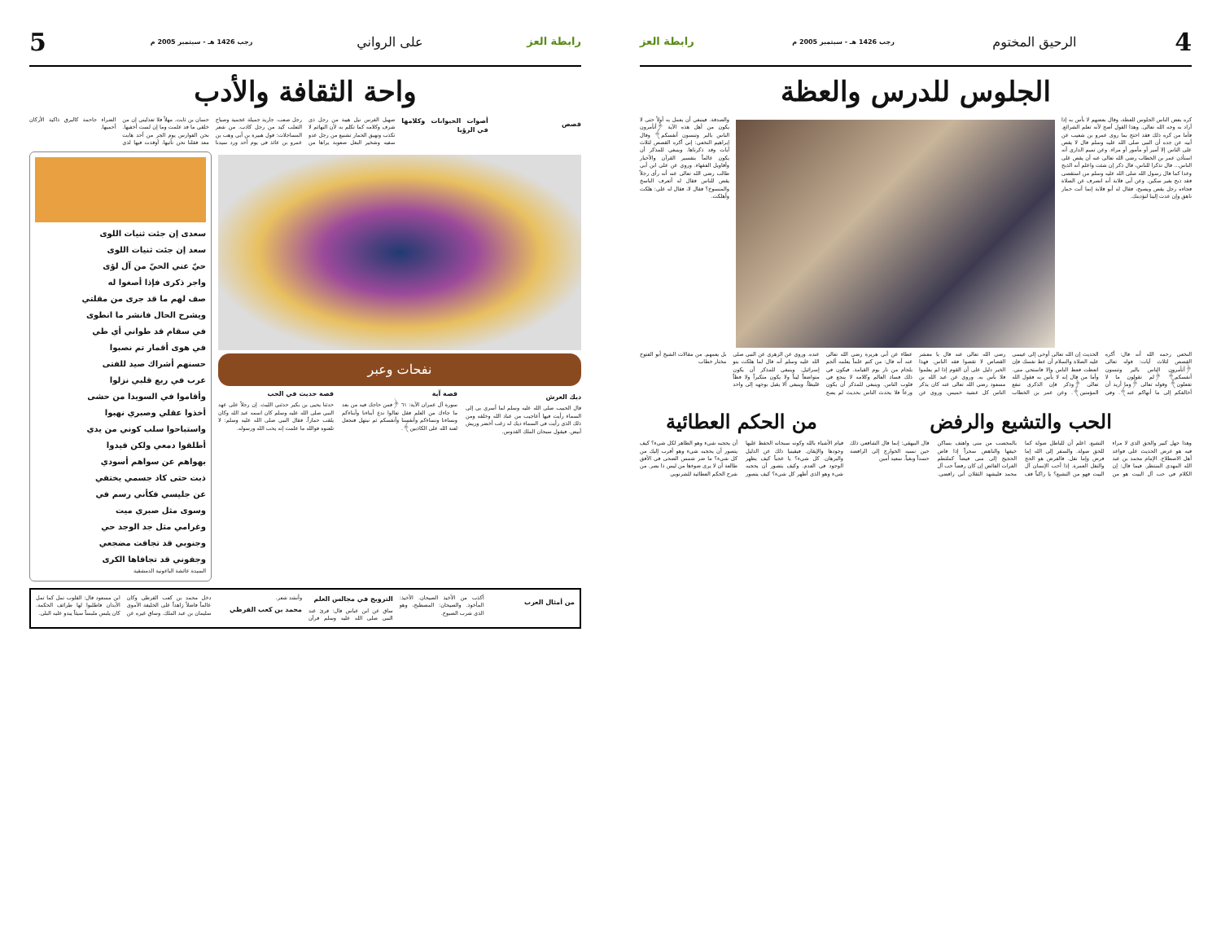4 الرحيق المختوم رجب 1426 هـ - سبتمبر 2005 م رابطة العز
الجلوس للدرس والعظة
كره بعض الناس الجلوس للعظة، وقال بعضهم لا بأس به إذا أراد به وجه الله تعالى. وهذا القول أصح لأنه تعلم الشرائع. فأما من كره ذلك فقد احتج بما روى عمرو بن شعيب عن أبيه عن جده أن النبي صلى الله عليه وسلم قال لا يقص على الناس إلا أمير أو مأمور أو مراء. وعن تميم الداري أنه استأذن عمر بن الخطاب رضي الله تعالى عنه أن يقص على الناس... قال تذكرا للناس، قال ذكر إن شئت واعلم أنه الذبح وعدا كما قال رسول الله صلى الله عليه وسلم من استقصى فقد ذبح بغير سكين. وعن أبي قلابة أنه انصرف عن الصلاة فجاءه رجل يقص ويصيح، فقال له أبو قلابة إنما أنت حمار ناهق وإن عدت إلينا لنؤدبنك.
والصدقة. فينبغي أن يعمل به أولاً حتى لا يكون من أهل هذه الآية ﴿أتأمرون الناس بالبر وتنسون أنفسكم﴾ وقال إبراهيم النخعي: إني أكره القصص لثلاث آيات وقد ذكرناها. وينبغي للمذكر أن يكون عالماً بتفسير القرآن والأخبار وأقاويل الفقهاء. وروي عن علي ابن أبي طالب رضي الله تعالى عنه أنه رأى رجلاً يقص للناس فقال له أتعرف الناسخ والمنسوخ؟ فقال لا، فقال له علي: هلكت وأهلكت.
النخعي رحمه الله أنه قال: أكره القصص لثلاث آيات: قوله تعالى ﴿أتأمرون الناس بالبر وتنسون أنفسكم﴾ ﴿لم تقولون ما لا تفعلون﴾ وقوله تعالى ﴿وما أريد أن أخالفكم إلى ما أنهاكم عنه﴾. وفي الحديث إن الله تعالى أوحى إلى عيسى عليه الصلاة والسلام أن عظ نفسك فإن اتعظت فعظ الناس وإلا فاستحي مني. وأما من قال إنه لا بأس به فقول الله تعالى ﴿وذكر فإن الذكرى تنفع المؤمنين﴾. وعن عمر بن الخطاب رضي الله تعالى عنه قال يا معشر القصاص لا تقصوا فقه الناس. فهذا الخبر دليل على أن القوم إذا لم يعلموا فلا بأس به. وروي عن عبد الله بن مسعود رضي الله تعالى عنه كان يذكر الناس كل عشية خميس. وروي عن عطاء عن أبي هريرة رضي الله تعالى عنه أنه قال: من كتم علماً يعلمه ألجم بلجام من نار يوم القيامة. فيكون في ذلك فساد العالم وكلامه لا ينجع في قلوب الناس. وينبغي للمذكر أن يكون ورعاً فلا يحدث الناس بحديث لم يصح عنده. وروي عن الزهري عن النبي صلى الله عليه وسلم أنه قال لما هلكت بنو إسرائيل. وينبغي للمذكر أن يكون متواضعاً ليناً ولا يكون متكبراً ولا فظاً غليظاً. وينبغي ألا يقبل بوجهه إلى واحد بل يعمهم. من مقالات الشيخ أبو الفتوح مختار خطاب
الحب والتشيع والرفض
وهذا جهل كبير والحق الذي لا مراء فيه هو عرض الحديث على قواعد أهل الاصطلاح. الإمام محمد بن عبد الله المهدي المنتظر. فيما قال: إن الكلام في حب آل البيت هو من التشيع. اعلم أن للباطل صولة كما للحق صولة. والسفر إلى الله إما فرض وإما نفل. فالفرض هو الحج والنفل العمرة. إذا أحب الإنسان آل البيت فهو من التشيع؟ يا راكباً قف بالمحصب من منى واهتف بساكن خيفها والناهض سحراً إذا فاض الحجيج إلى منى فيضاً كملتطم الفرات الفائض إن كان رفضاً حب آل محمد فليشهد الثقلان أني رافضي. قال البيهقي: إنما قال الشافعي ذلك حين نسبه الخوارج إلى الرافضة حسداً وبغياً. سعيد أمين
من الحكم العطائية
قيام الأشياء بالله وكونه سبحانه الحفظ عليها وجودها والإيقان. فيقينيا ذلك عن الدليل والبرهان. كل شيء؟ يا عجباً كيف يظهر الوجود في العدم. وكيف يتصور أن يحجبه شيء وهو الذي أظهر كل شيء؟ كيف يتصور أن يحجبه شيء وهو الظاهر لكل شيء؟ كيف يتصور أن يحجبه شيء وهو أقرب إليك من كل شيء؟ ما ضر شمس الضحى في الأفق طالعة أن لا يرى ضوءها من ليس ذا بصر. من شرح الحكم العطائية للشرنوبي
رابطة العز على الرواني رجب 1426 هـ - سبتمبر 2005 م 5
واحة الثقافة والأدب
قصص
أصوات الحيوانات وكلامها في الرؤيا
صهيل الفرس نيل هيبة من رجل ذي شرف وكلامه كما تكلم به لأن البهائم لا تكذب ونهيق الحمار تشنيع من رجل عدو سفيه وشخير البغل صعوبة يراها من رجل صعب. جارية جميلة عجمية وصياح الثعلب كيد من رجل كاذب. من شعر المساجلات: قول هبيرة بن أبي وهب بن عمرو بن عائذ في يوم أحد ورد سيدنا حسان بن ثابت. مهلاً فلا تعذليني إن من خلقي ما قد علمت وما إن لست أخفيها. نحن الفوارس يوم الجر من أحد هابت معد فقلنا نحن نأتيها. أوقدت فيها لذي الضراء جاحمة كالبرق ذاكية الأركان أحميها.
نفحات وعبر
ديك العرش
قال الحبيب صلى الله عليه وسلم لما أسري بي إلى السماء رأيت فيها أعاجيب من عباد الله وخلقه ومن ذلك الذي رأيت في السماء ديك له زغب أخضر وريش أبيض. فيقول سبحان الملك القدوس.
قصة آية
سورة آل عمران الآية: ٦١ ﴿فمن حاجك فيه من بعد ما جاءك من العلم فقل تعالوا ندع أبناءنا وأبناءكم ونساءنا ونساءكم وأنفسنا وأنفسكم ثم نبتهل فنجعل لعنة الله على الكاذبين﴾.
قصة حديث في الحب
حدثنا يحيى بن بكير حدثني الليث. إن رجلاً على عهد النبي صلى الله عليه وسلم كان اسمه عبد الله وكان يلقب حماراً. فقال النبي صلى الله عليه وسلم: لا تلعنوه فوالله ما علمت إنه يحب الله ورسوله.
سعدى إن جئت ثنيات اللوى
سعد إن جئت ثنيات اللوى
حيّ عني الحيّ من آل لؤى
واجر ذكرى فإذا أصغوا له
صف لهم ما قد جرى من مقلتي
ويشرح الحال فانشر ما انطوى
في سقام قد طواني أي طي
في هوى أقمار تم نصبوا
حسنهم أشراك صيد للفتى
عرب في ربع قلبي نزلوا
وأقاموا في السويدا من حشى
أخذوا عقلي وصبري نهبوا
واستباحوا سلب كوني من يدي
أطلقوا دمعي ولكن قيدوا
بهواهم عن سواهم أسودي
ذبت حتى كاد جسمي يختفي
عن جليسي فكأني رسم في
وسوى مثل صبري ميت
وغرامي مثل جد الوجد حي
وجنوبي قد تجافت مضجعي
وجفوني قد تجافاها الكرى
السيدة عائشة الباعونية الدمشقية
من أمثال العرب
أكذب من الأخيذ الصيحان. الأخيذ: المأخوذ. والصيحان: المصطبح، وهو الذي شرب الصبوح.
الترويح في مجالس العلم
ساق عن ابن عباس قال: قرئ عند النبي صلى الله عليه وسلم قرآن وأنشد شعر.
محمد بن كعب القرظي
دخل محمد بن كعب القرظي وكان عالماً فاضلاً زاهداً على الخليفة الأموي سليمان بن عبد الملك. وساق غيره عن ابن مسعود قال: القلوب تمل كما تمل الأبدان فاطلبوا لها طرائف الحكمة. كان يلبس ملبساً سيئاً يبدو عليه البلى.